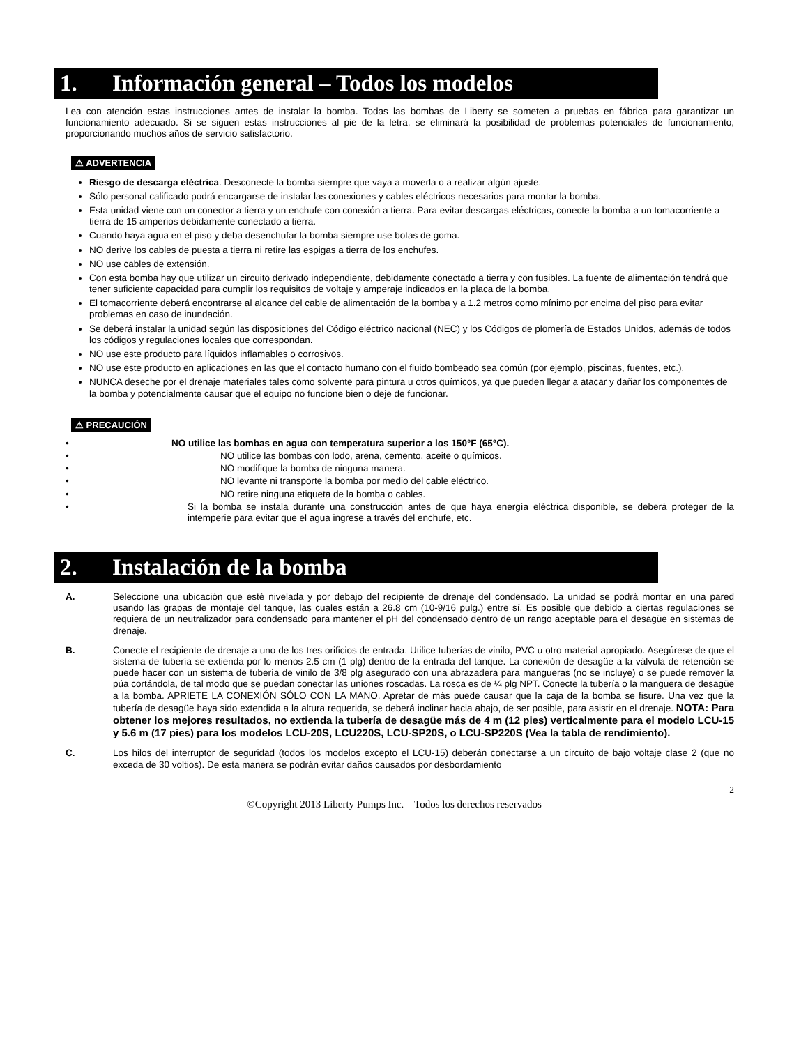1. Información general – Todos los modelos
Lea con atención estas instrucciones antes de instalar la bomba. Todas las bombas de Liberty se someten a pruebas en fábrica para garantizar un funcionamiento adecuado. Si se siguen estas instrucciones al pie de la letra, se eliminará la posibilidad de problemas potenciales de funcionamiento, proporcionando muchos años de servicio satisfactorio.
⚠ ADVERTENCIA
Riesgo de descarga eléctrica. Desconecte la bomba siempre que vaya a moverla o a realizar algún ajuste.
Sólo personal calificado podrá encargarse de instalar las conexiones y cables eléctricos necesarios para montar la bomba.
Esta unidad viene con un conector a tierra y un enchufe con conexión a tierra. Para evitar descargas eléctricas, conecte la bomba a un tomacorriente a tierra de 15 amperios debidamente conectado a tierra.
Cuando haya agua en el piso y deba desenchufar la bomba siempre use botas de goma.
NO derive los cables de puesta a tierra ni retire las espigas a tierra de los enchufes.
NO use cables de extensión.
Con esta bomba hay que utilizar un circuito derivado independiente, debidamente conectado a tierra y con fusibles. La fuente de alimentación tendrá que tener suficiente capacidad para cumplir los requisitos de voltaje y amperaje indicados en la placa de la bomba.
El tomacorriente deberá encontrarse al alcance del cable de alimentación de la bomba y a 1.2 metros como mínimo por encima del piso para evitar problemas en caso de inundación.
Se deberá instalar la unidad según las disposiciones del Código eléctrico nacional (NEC) y los Códigos de plomería de Estados Unidos, además de todos los códigos y regulaciones locales que correspondan.
NO use este producto para líquidos inflamables o corrosivos.
NO use este producto en aplicaciones en las que el contacto humano con el fluido bombeado sea común (por ejemplo, piscinas, fuentes, etc.).
NUNCA deseche por el drenaje materiales tales como solvente para pintura u otros químicos, ya que pueden llegar a atacar y dañar los componentes de la bomba y potencialmente causar que el equipo no funcione bien o deje de funcionar.
⚠ PRECAUCIÓN
• NO utilice las bombas en agua con temperatura superior a los 150°F (65°C).
• NO utilice las bombas con lodo, arena, cemento, aceite o químicos.
• NO modifique la bomba de ninguna manera.
• NO levante ni transporte la bomba por medio del cable eléctrico.
• NO retire ninguna etiqueta de la bomba o cables.
• Si la bomba se instala durante una construcción antes de que haya energía eléctrica disponible, se deberá proteger de la intemperie para evitar que el agua ingrese a través del enchufe, etc.
2. Instalación de la bomba
A. Seleccione una ubicación que esté nivelada y por debajo del recipiente de drenaje del condensado. La unidad se podrá montar en una pared usando las grapas de montaje del tanque, las cuales están a 26.8 cm (10-9/16 pulg.) entre sí. Es posible que debido a ciertas regulaciones se requiera de un neutralizador para condensado para mantener el pH del condensado dentro de un rango aceptable para el desagüe en sistemas de drenaje.
B. Conecte el recipiente de drenaje a uno de los tres orificios de entrada. Utilice tuberías de vinilo, PVC u otro material apropiado. Asegúrese de que el sistema de tubería se extienda por lo menos 2.5 cm (1 plg) dentro de la entrada del tanque. La conexión de desagüe a la válvula de retención se puede hacer con un sistema de tubería de vinilo de 3/8 plg asegurado con una abrazadera para mangueras (no se incluye) o se puede remover la púa cortándola, de tal modo que se puedan conectar las uniones roscadas. La rosca es de ¼ plg NPT. Conecte la tubería o la manguera de desagüe a la bomba. APRIETE LA CONEXIÓN SÓLO CON LA MANO. Apretar de más puede causar que la caja de la bomba se fisure. Una vez que la tubería de desagüe haya sido extendida a la altura requerida, se deberá inclinar hacia abajo, de ser posible, para asistir en el drenaje. NOTA: Para obtener los mejores resultados, no extienda la tubería de desagüe más de 4 m (12 pies) verticalmente para el modelo LCU-15 y 5.6 m (17 pies) para los modelos LCU-20S, LCU220S, LCU-SP20S, o LCU-SP220S (Vea la tabla de rendimiento).
C. Los hilos del interruptor de seguridad (todos los modelos excepto el LCU-15) deberán conectarse a un circuito de bajo voltaje clase 2 (que no exceda de 30 voltios). De esta manera se podrán evitar daños causados por desbordamiento
2
©Copyright 2013 Liberty Pumps Inc. Todos los derechos reservados